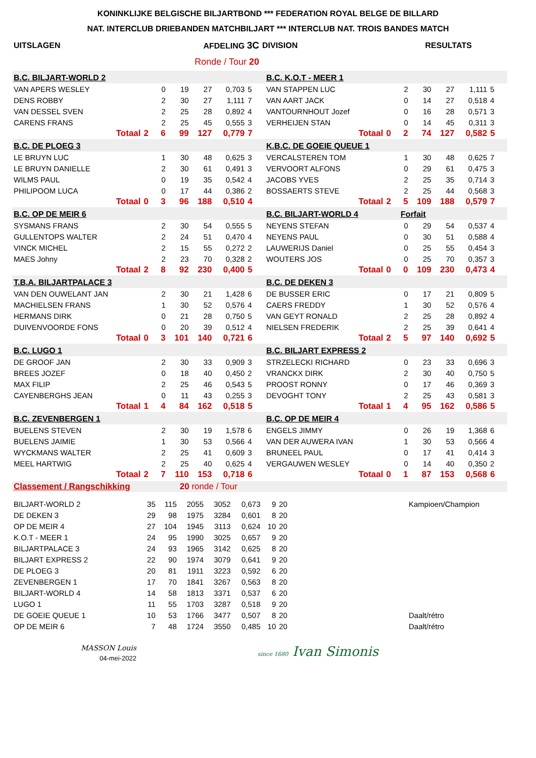KONINKLIJKE BELGISCHE BILJARTBOND *** FEDERATION ROYAL BELGE DE BILLARD
NAT. INTERCLUB DRIEBANDEN MATCHBILJART *** INTERCLUB NAT. TROIS BANDES MATCH
| UITSLAGEN | AFDELING 3C | DIVISION | RESULTATS |
| | Ronde / Tour 20 | | |
| B.C. BILJART-WORLD 2 | | | | | | | | | | B.C. K.O.T - MEER 1 | | | | | | | | | |
| VAN APERS WESLEY | | | 0 | 19 | 27 | 0,703 | 5 | | | VAN STAPPEN LUC | | | 2 | 30 | 27 | 1,111 | 5 | | |
| DENS ROBBY | | | 2 | 30 | 27 | 1,111 | 7 | | | VAN AART JACK | | | 0 | 14 | 27 | 0,518 | 4 | | |
| VAN DESSEL SVEN | | | 2 | 25 | 28 | 0,892 | 4 | | | VANTOURNHOUT Jozef | | | 0 | 16 | 28 | 0,571 | 3 | | |
| CARENS FRANS | | | 2 | 25 | 45 | 0,555 | 3 | | | VERHEIJEN STAN | | | 0 | 14 | 45 | 0,311 | 3 | | |
| Totaal | 2 | | 6 | 99 | 127 | 0,779 | 7 | | | Totaal | 0 | | 2 | 74 | 127 | 0,582 | 5 | | |
| B.C. DE PLOEG 3 | | | | | | | | | | K.B.C. DE GOEIE QUEUE 1 | | | | | | | | | |
| LE BRUYN LUC | | | 1 | 30 | 48 | 0,625 | 3 | | | VERCALSTEREN TOM | | | 1 | 30 | 48 | 0,625 | 7 | | |
| LE BRUYN DANIELLE | | | 2 | 30 | 61 | 0,491 | 3 | | | VERVOORT ALFONS | | | 0 | 29 | 61 | 0,475 | 3 | | |
| WILMS PAUL | | | 0 | 19 | 35 | 0,542 | 4 | | | JACOBS YVES | | | 2 | 25 | 35 | 0,714 | 3 | | |
| PHILIPOOM LUCA | | | 0 | 17 | 44 | 0,386 | 2 | | | BOSSAERTS STEVE | | | 2 | 25 | 44 | 0,568 | 3 | | |
| Totaal | 0 | | 3 | 96 | 188 | 0,510 | 4 | | | Totaal | 2 | | 5 | 109 | 188 | 0,579 | 7 | | |
| B.C. OP DE MEIR 6 | | | | | | | | | | B.C. BILJART-WORLD 4 | | | Forfait | | | | | | |
| SYSMANS FRANS | | | 2 | 30 | 54 | 0,555 | 5 | | | NEYENS STEFAN | | | 0 | 29 | 54 | 0,537 | 4 | | |
| GULLENTOPS WALTER | | | 2 | 24 | 51 | 0,470 | 4 | | | NEYENS PAUL | | | 0 | 30 | 51 | 0,588 | 4 | | |
| VINCK MICHEL | | | 2 | 15 | 55 | 0,272 | 2 | | | LAUWERIJS Daniel | | | 0 | 25 | 55 | 0,454 | 3 | | |
| MAES Johny | | | 2 | 23 | 70 | 0,328 | 2 | | | WOUTERS JOS | | | 0 | 25 | 70 | 0,357 | 3 | | |
| Totaal | 2 | | 8 | 92 | 230 | 0,400 | 5 | | | Totaal | 0 | | 0 | 109 | 230 | 0,473 | 4 | | |
| T.B.A. BILJARTPALACE 3 | | | | | | | | | | B.C. DE DEKEN 3 | | | | | | | | | |
| VAN DEN OUWELANT JAN | | | 2 | 30 | 21 | 1,428 | 6 | | | DE BUSSER ERIC | | | 0 | 17 | 21 | 0,809 | 5 | | |
| MACHIELSEN FRANS | | | 1 | 30 | 52 | 0,576 | 4 | | | CAERS FREDDY | | | 1 | 30 | 52 | 0,576 | 4 | | |
| HERMANS DIRK | | | 0 | 21 | 28 | 0,750 | 5 | | | VAN GEYT RONALD | | | 2 | 25 | 28 | 0,892 | 4 | | |
| DUIVENVOORDE FONS | | | 0 | 20 | 39 | 0,512 | 4 | | | NIELSEN FREDERIK | | | 2 | 25 | 39 | 0,641 | 4 | | |
| Totaal | 0 | | 3 | 101 | 140 | 0,721 | 6 | | | Totaal | 2 | | 5 | 97 | 140 | 0,692 | 5 | | |
| B.C. LUGO 1 | | | | | | | | | | B.C. BILJART EXPRESS 2 | | | | | | | | | |
| DE GROOF JAN | | | 2 | 30 | 33 | 0,909 | 3 | | | STRZELECKI RICHARD | | | 0 | 23 | 33 | 0,696 | 3 | | |
| BREES JOZEF | | | 0 | 18 | 40 | 0,450 | 2 | | | VRANCKX DIRK | | | 2 | 30 | 40 | 0,750 | 5 | | |
| MAX FILIP | | | 2 | 25 | 46 | 0,543 | 5 | | | PROOST RONNY | | | 0 | 17 | 46 | 0,369 | 3 | | |
| CAYENBERGHS JEAN | | | 0 | 11 | 43 | 0,255 | 3 | | | DEVOGHT TONY | | | 2 | 25 | 43 | 0,581 | 3 | | |
| Totaal | 1 | | 4 | 84 | 162 | 0,518 | 5 | | | Totaal | 1 | | 4 | 95 | 162 | 0,586 | 5 | | |
| B.C. ZEVENBERGEN 1 | | | | | | | | | | B.C. OP DE MEIR 4 | | | | | | | | | |
| BUELENS STEVEN | | | 2 | 30 | 19 | 1,578 | 6 | | | ENGELS JIMMY | | | 0 | 26 | 19 | 1,368 | 6 | | |
| BUELENS JAIMIE | | | 1 | 30 | 53 | 0,566 | 4 | | | VAN DER AUWERA IVAN | | | 1 | 30 | 53 | 0,566 | 4 | | |
| WYCKMANS WALTER | | | 2 | 25 | 41 | 0,609 | 3 | | | BRUNEEL PAUL | | | 0 | 17 | 41 | 0,414 | 3 | | |
| MEEL HARTWIG | | | 2 | 25 | 40 | 0,625 | 4 | | | VERGAUWEN WESLEY | | | 0 | 14 | 40 | 0,350 | 2 | | |
| Totaal | 2 | | 7 | 110 | 153 | 0,718 | 6 | | | Totaal | 0 | | 1 | 87 | 153 | 0,568 | 6 | | |
| Classement / Rangschikking | | | 20 ronde / Tour | | | | | | |
| BILJART-WORLD 2 | 35 | 115 | 2055 | 3052 | 0,673 | 9 | 20 | | Kampioen/Champion |
| DE DEKEN 3 | 29 | 98 | 1975 | 3284 | 0,601 | 8 | 20 | | |
| OP DE MEIR 4 | 27 | 104 | 1945 | 3113 | 0,624 | 10 | 20 | | |
| K.O.T - MEER 1 | 24 | 95 | 1990 | 3025 | 0,657 | 9 | 20 | | |
| BILJARTPALACE 3 | 24 | 93 | 1965 | 3142 | 0,625 | 8 | 20 | | |
| BILJART EXPRESS 2 | 22 | 90 | 1974 | 3079 | 0,641 | 9 | 20 | | |
| DE PLOEG 3 | 20 | 81 | 1911 | 3223 | 0,592 | 6 | 20 | | |
| ZEVENBERGEN 1 | 17 | 70 | 1841 | 3267 | 0,563 | 8 | 20 | | |
| BILJART-WORLD 4 | 14 | 58 | 1813 | 3371 | 0,537 | 6 | 20 | | |
| LUGO 1 | 11 | 55 | 1703 | 3287 | 0,518 | 9 | 20 | | |
| DE GOEIE QUEUE 1 | 10 | 53 | 1766 | 3477 | 0,507 | 8 | 20 | | Daalt/rétro |
| OP DE MEIR 6 | 7 | 48 | 1724 | 3550 | 0,485 | 10 | 20 | | Daalt/rétro |
MASSON Louis
04-mei-2022
since 1680 Ivan Simonis